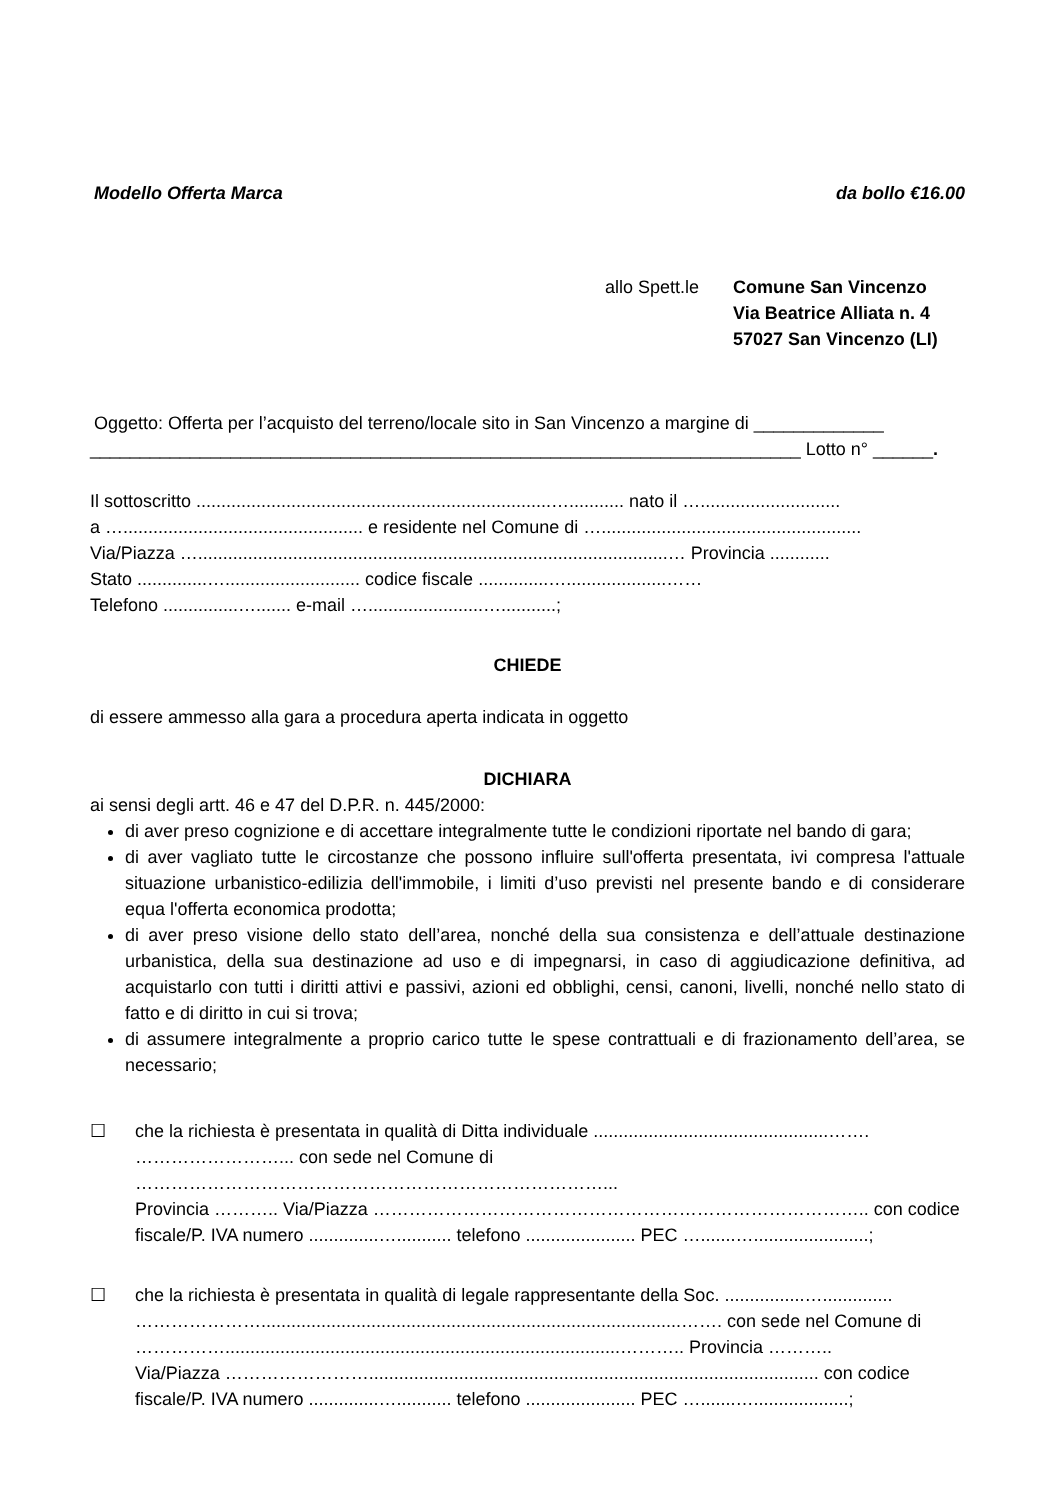Modello Offerta Marca da bollo €16.00
allo Spett.le
Comune San Vincenzo
Via Beatrice Alliata n. 4
57027 San Vincenzo (LI)
Oggetto: Offerta per l’acquisto del terreno/locale sito in San Vincenzo a margine di _____________
_______________________________________________________________________ Lotto n° ______.
Il sottoscritto .......................................................................…........... nato il …............................
a …................................................ e residente nel Comune di …....................................................
Via/Piazza …..............................................................................................… Provincia ............
Stato ..............…........................... codice fiscale ..............…....................……
Telefono ...............…....... e-mail ….......................…...........;
CHIEDE
di essere ammesso alla gara a procedura aperta indicata in oggetto
DICHIARA
ai sensi degli artt. 46 e 47 del D.P.R. n. 445/2000:
di aver preso cognizione e di accettare integralmente tutte le condizioni riportate nel bando di gara;
di aver vagliato tutte le circostanze che possono influire sull'offerta presentata, ivi compresa l'attuale situazione urbanistico-edilizia dell'immobile, i limiti d’uso previsti nel presente bando e di considerare equa l'offerta economica prodotta;
di aver preso visione dello stato dell’area, nonché della sua consistenza e dell’attuale destinazione urbanistica, della sua destinazione ad uso e di impegnarsi, in caso di aggiudicazione definitiva, ad acquistarlo con tutti i diritti attivi e passivi, azioni ed obblighi, censi, canoni, livelli, nonché nello stato di fatto e di diritto in cui si trova;
di assumere integralmente a proprio carico tutte le spese contrattuali e di frazionamento dell’area, se necessario;
☐ che la richiesta è presentata in qualità di Ditta individuale ...............................................…….
……………………... con sede nel Comune di ……………………………………………………………………...
Provincia ……….. Via/Piazza ……………………………………………………………………….. con codice fiscale/P. IVA numero ..............…........... telefono ...................... PEC ….......….......................;
☐ che la richiesta è presentata in qualità di legale rappresentante della Soc. ................…..............
…………………....................................................................................……. con sede nel Comune di ……………...............................................................................……….. Provincia ………..
Via/Piazza …………………….......................................................................................... con codice fiscale/P. IVA numero ..............…........... telefono ...................... PEC ….......…...................;